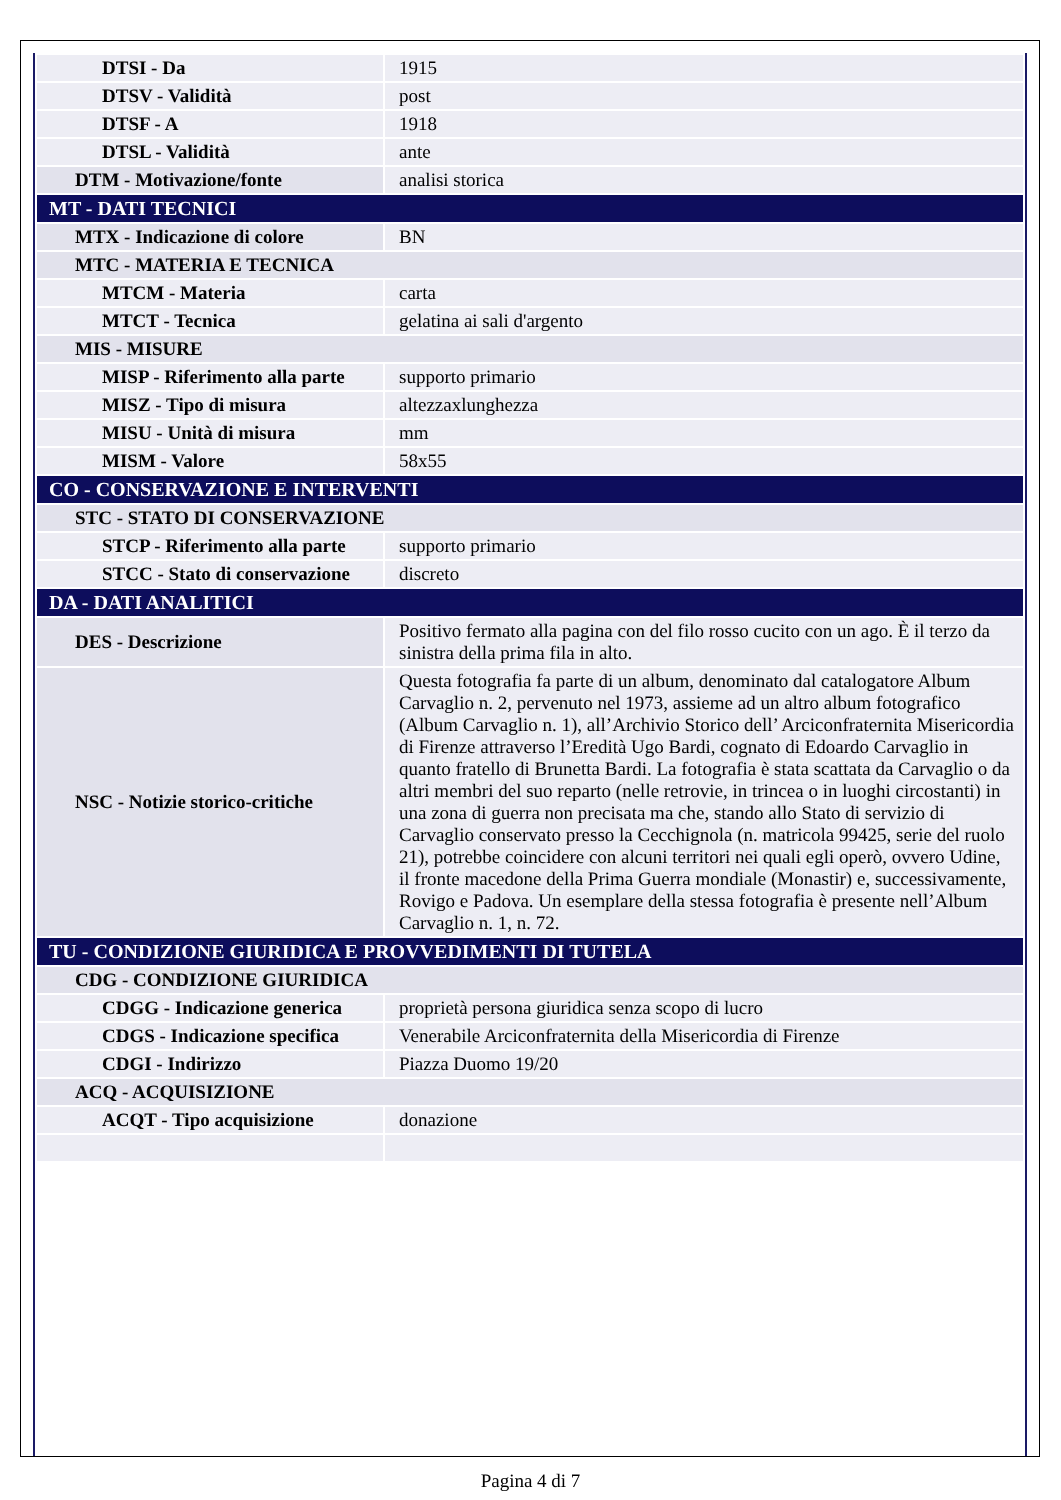| DTSI - Da | 1915 |
| DTSV - Validità | post |
| DTSF - A | 1918 |
| DTSL - Validità | ante |
| DTM - Motivazione/fonte | analisi storica |
| MT - DATI TECNICI | |
| MTX - Indicazione di colore | BN |
| MTC - MATERIA E TECNICA | |
| MTCM - Materia | carta |
| MTCT - Tecnica | gelatina ai sali d'argento |
| MIS - MISURE | |
| MISP - Riferimento alla parte | supporto primario |
| MISZ - Tipo di misura | altezzaxlunghezza |
| MISU - Unità di misura | mm |
| MISM - Valore | 58x55 |
| CO - CONSERVAZIONE E INTERVENTI | |
| STC - STATO DI CONSERVAZIONE | |
| STCP - Riferimento alla parte | supporto primario |
| STCC - Stato di conservazione | discreto |
| DA - DATI ANALITICI | |
| DES - Descrizione | Positivo fermato alla pagina con del filo rosso cucito con un ago. È il terzo da sinistra della prima fila in alto. |
| NSC - Notizie storico-critiche | Questa fotografia fa parte di un album, denominato dal catalogatore Album Carvaglio n. 2, pervenuto nel 1973, assieme ad un altro album fotografico (Album Carvaglio n. 1), all’Archivio Storico dell’ Arciconfraternita Misericordia di Firenze attraverso l’Eredità Ugo Bardi, cognato di Edoardo Carvaglio in quanto fratello di Brunetta Bardi. La fotografia è stata scattata da Carvaglio o da altri membri del suo reparto (nelle retrovie, in trincea o in luoghi circostanti) in una zona di guerra non precisata ma che, stando allo Stato di servizio di Carvaglio conservato presso la Cecchignola (n. matricola 99425, serie del ruolo 21), potrebbe coincidere con alcuni territori nei quali egli operò, ovvero Udine, il fronte macedone della Prima Guerra mondiale (Monastir) e, successivamente, Rovigo e Padova. Un esemplare della stessa fotografia è presente nell’Album Carvaglio n. 1, n. 72. |
| TU - CONDIZIONE GIURIDICA E PROVVEDIMENTI DI TUTELA | |
| CDG - CONDIZIONE GIURIDICA | |
| CDGG - Indicazione generica | proprietà persona giuridica senza scopo di lucro |
| CDGS - Indicazione specifica | Venerabile Arciconfraternita della Misericordia di Firenze |
| CDGI - Indirizzo | Piazza Duomo 19/20 |
| ACQ - ACQUISIZIONE | |
| ACQT - Tipo acquisizione | donazione |
Pagina 4 di 7